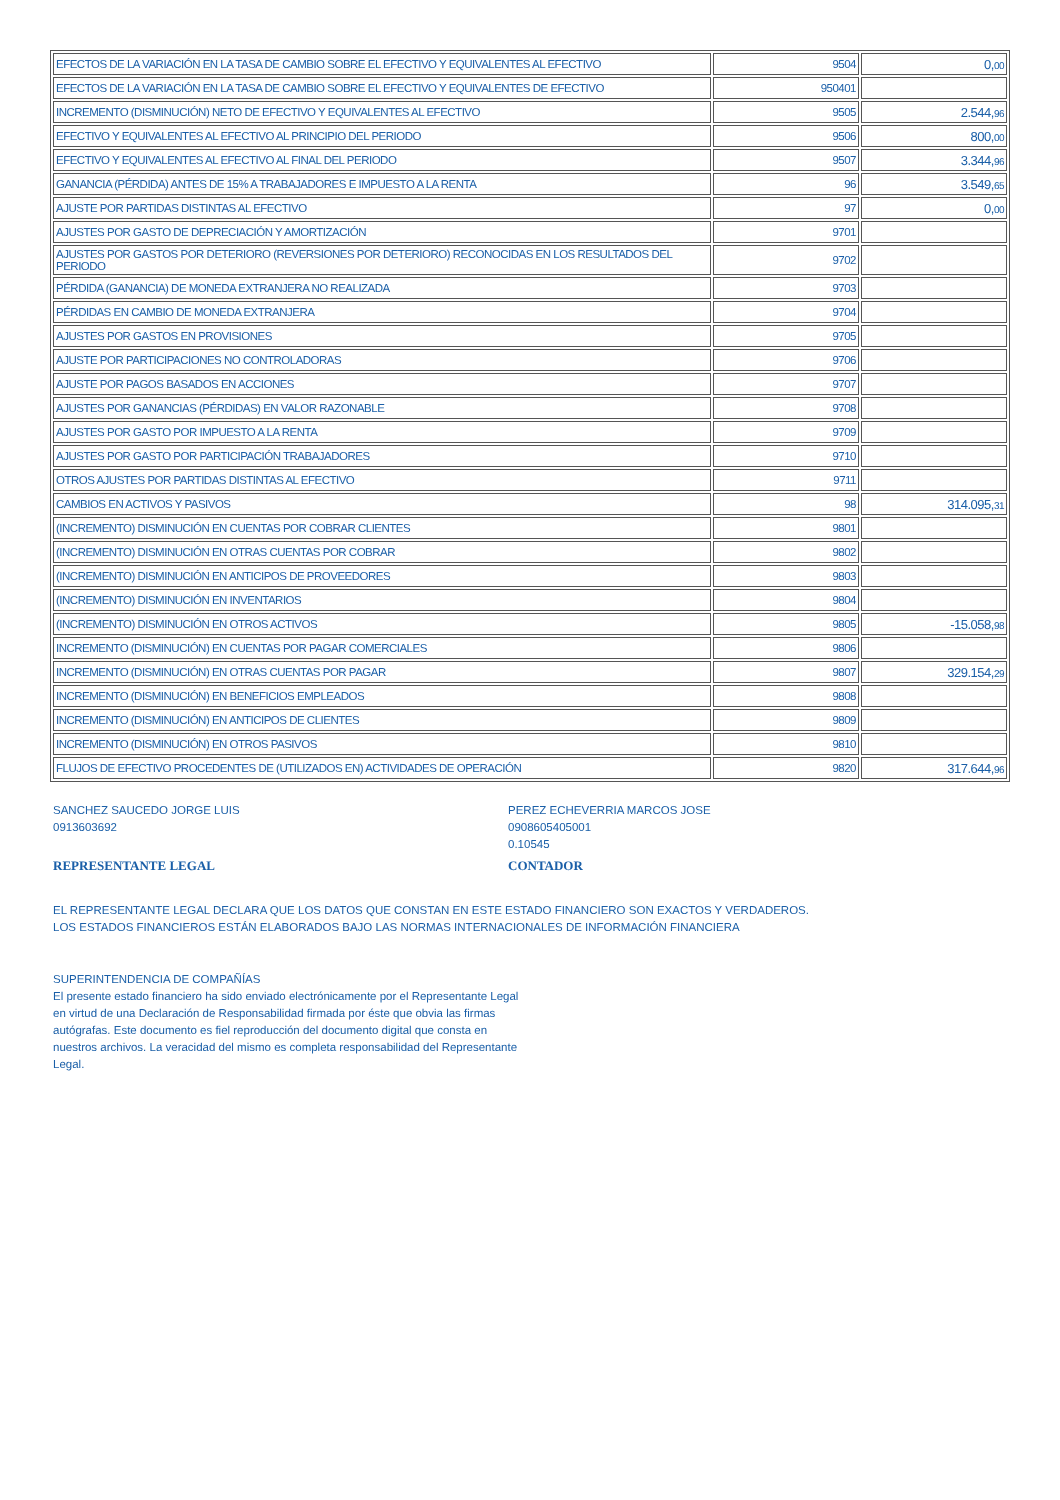| EFECTOS DE LA VARIACIÓN EN LA TASA DE CAMBIO SOBRE EL EFECTIVO Y EQUIVALENTES AL EFECTIVO | 9504 | 0, 00 |
| EFECTOS DE LA VARIACIÓN EN LA TASA DE CAMBIO SOBRE EL EFECTIVO Y EQUIVALENTES DE EFECTIVO | 950401 | |
| INCREMENTO (DISMINUCIÓN) NETO DE EFECTIVO Y EQUIVALENTES AL EFECTIVO | 9505 | 2.544, 96 |
| EFECTIVO Y EQUIVALENTES AL EFECTIVO AL PRINCIPIO DEL PERIODO | 9506 | 800, 00 |
| EFECTIVO Y EQUIVALENTES AL EFECTIVO AL FINAL DEL PERIODO | 9507 | 3.344, 96 |
| GANANCIA (PÉRDIDA) ANTES DE 15% A TRABAJADORES E IMPUESTO A LA RENTA | 96 | 3.549, 65 |
| AJUSTE POR PARTIDAS DISTINTAS AL EFECTIVO | 97 | 0, 00 |
| AJUSTES POR GASTO DE DEPRECIACIÓN Y AMORTIZACIÓN | 9701 | |
| AJUSTES POR GASTOS POR DETERIORO (REVERSIONES POR DETERIORO) RECONOCIDAS EN LOS RESULTADOS DEL PERIODO | 9702 | |
| PÉRDIDA (GANANCIA) DE MONEDA EXTRANJERA NO REALIZADA | 9703 | |
| PÉRDIDAS EN CAMBIO DE MONEDA EXTRANJERA | 9704 | |
| AJUSTES POR GASTOS EN PROVISIONES | 9705 | |
| AJUSTE POR PARTICIPACIONES NO CONTROLADORAS | 9706 | |
| AJUSTE POR PAGOS BASADOS EN ACCIONES | 9707 | |
| AJUSTES POR GANANCIAS (PÉRDIDAS) EN VALOR RAZONABLE | 9708 | |
| AJUSTES POR GASTO POR IMPUESTO A LA RENTA | 9709 | |
| AJUSTES POR GASTO POR PARTICIPACIÓN TRABAJADORES | 9710 | |
| OTROS AJUSTES POR PARTIDAS DISTINTAS AL EFECTIVO | 9711 | |
| CAMBIOS EN ACTIVOS Y PASIVOS | 98 | 314.095, 31 |
| (INCREMENTO) DISMINUCIÓN EN CUENTAS POR COBRAR CLIENTES | 9801 | |
| (INCREMENTO) DISMINUCIÓN EN OTRAS CUENTAS POR COBRAR | 9802 | |
| (INCREMENTO) DISMINUCIÓN EN ANTICIPOS DE PROVEEDORES | 9803 | |
| (INCREMENTO) DISMINUCIÓN EN INVENTARIOS | 9804 | |
| (INCREMENTO) DISMINUCIÓN EN OTROS ACTIVOS | 9805 | -15.058, 98 |
| INCREMENTO (DISMINUCIÓN) EN CUENTAS POR PAGAR COMERCIALES | 9806 | |
| INCREMENTO (DISMINUCIÓN) EN OTRAS CUENTAS POR PAGAR | 9807 | 329.154, 29 |
| INCREMENTO (DISMINUCIÓN) EN BENEFICIOS EMPLEADOS | 9808 | |
| INCREMENTO (DISMINUCIÓN) EN ANTICIPOS DE CLIENTES | 9809 | |
| INCREMENTO (DISMINUCIÓN) EN OTROS PASIVOS | 9810 | |
| FLUJOS DE EFECTIVO PROCEDENTES DE (UTILIZADOS EN) ACTIVIDADES DE OPERACIÓN | 9820 | 317.644, 96 |
SANCHEZ SAUCEDO JORGE LUIS
0913603692
REPRESENTANTE LEGAL
PEREZ ECHEVERRIA MARCOS JOSE
0908605405001
0.10545
CONTADOR
EL REPRESENTANTE LEGAL DECLARA QUE LOS DATOS QUE CONSTAN EN ESTE ESTADO FINANCIERO SON EXACTOS Y VERDADEROS.
LOS ESTADOS FINANCIEROS ESTÁN ELABORADOS BAJO LAS NORMAS INTERNACIONALES DE INFORMACIÓN FINANCIERA
SUPERINTENDENCIA DE COMPAÑÍAS
El presente estado financiero ha sido enviado electrónicamente por el Representante Legal en virtud de una Declaración de Responsabilidad firmada por éste que obvia las firmas autógrafas. Este documento es fiel reproducción del documento digital que consta en nuestros archivos. La veracidad del mismo es completa responsabilidad del Representante Legal.